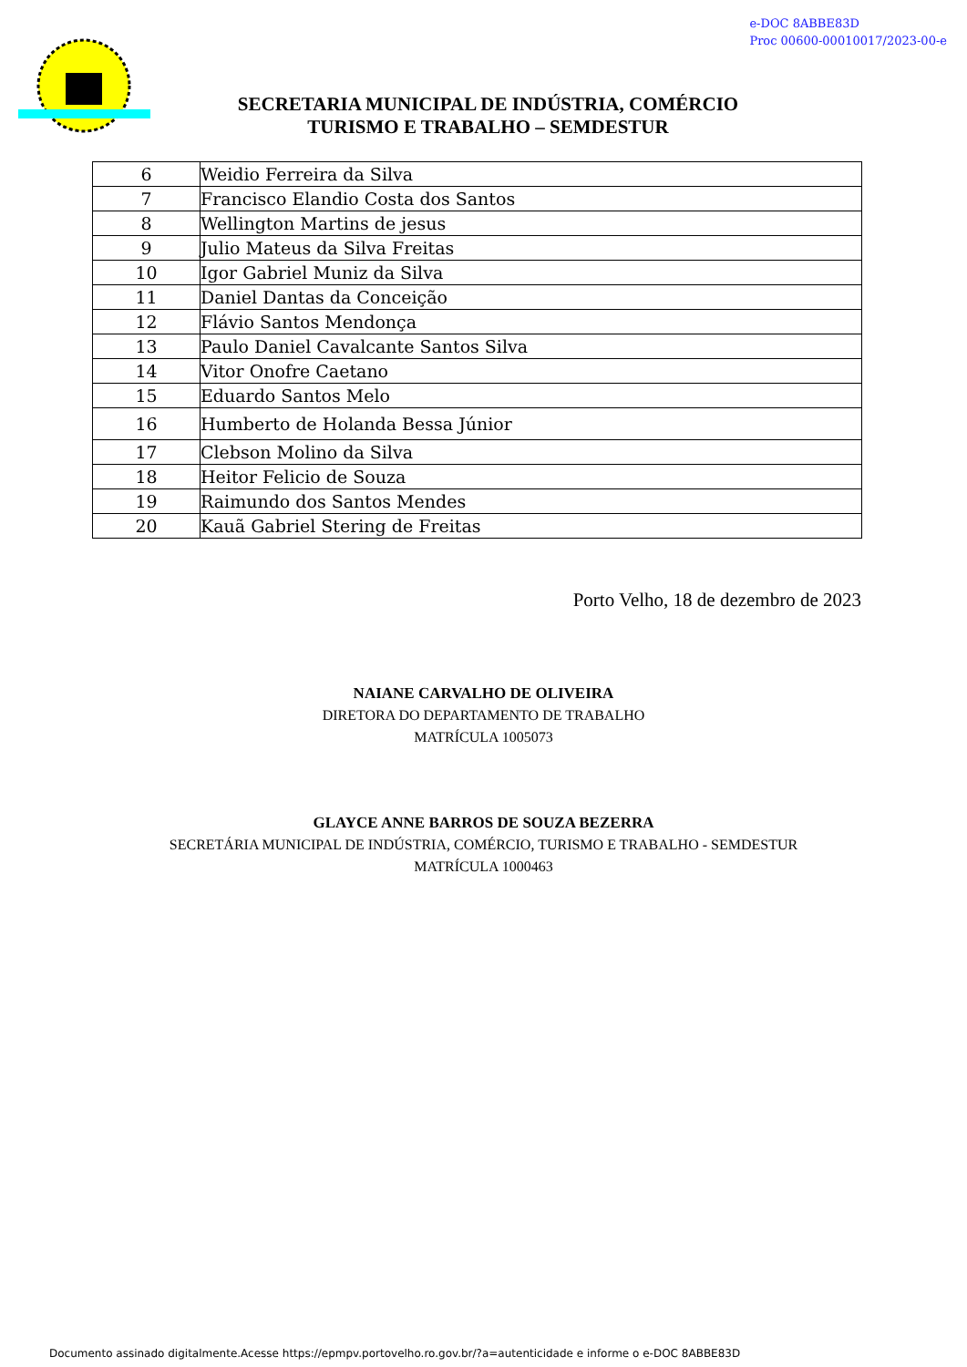e-DOC 8ABBE83D
Proc 00600-00010017/2023-00-e
SECRETARIA MUNICIPAL DE INDÚSTRIA, COMÉRCIO
TURISMO E TRABALHO – SEMDESTUR
| 6 | Weidio Ferreira da Silva |
| 7 | Francisco Elandio Costa dos Santos |
| 8 | Wellington Martins de jesus |
| 9 | Julio Mateus da Silva Freitas |
| 10 | Igor Gabriel Muniz da Silva |
| 11 | Daniel Dantas da Conceição |
| 12 | Flávio Santos Mendonça |
| 13 | Paulo Daniel Cavalcante Santos Silva |
| 14 | Vitor Onofre Caetano |
| 15 | Eduardo Santos Melo |
| 16 | Humberto de Holanda Bessa Júnior |
| 17 | Clebson Molino da Silva |
| 18 | Heitor Felicio de Souza |
| 19 | Raimundo dos Santos Mendes |
| 20 | Kauã Gabriel Stering de Freitas |
Porto Velho, 18 de dezembro de 2023
NAIANE CARVALHO DE OLIVEIRA
DIRETORA DO DEPARTAMENTO DE TRABALHO
MATRÍCULA 1005073
GLAYCE ANNE BARROS DE SOUZA BEZERRA
SECRETÁRIA MUNICIPAL DE INDÚSTRIA, COMÉRCIO, TURISMO E TRABALHO - SEMDESTUR
MATRÍCULA 1000463
Documento assinado digitalmente.Acesse https://epmpv.portovelho.ro.gov.br/?a=autenticidade e informe o e-DOC 8ABBE83D